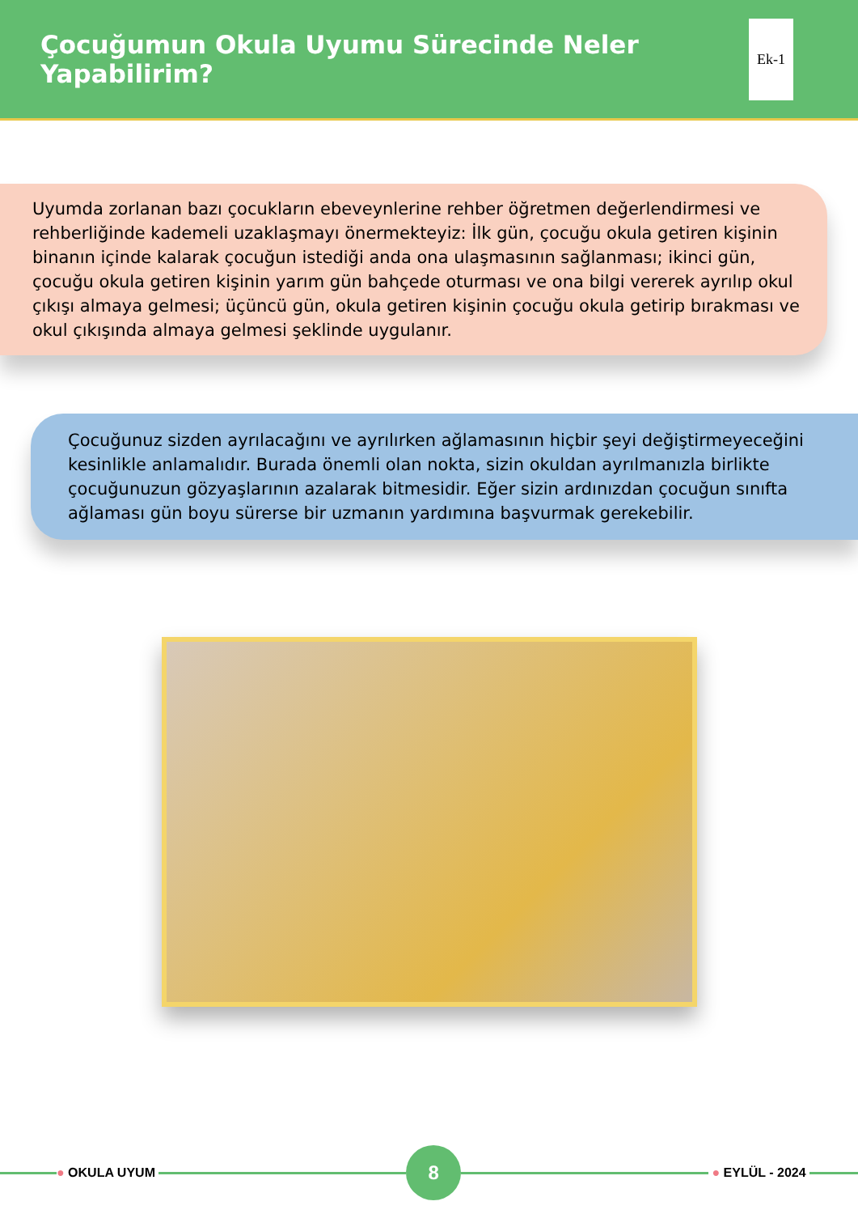Çocuğumun Okula Uyumu Sürecinde Neler Yapabilirim?
Ek-1
Uyumda zorlanan bazı çocukların ebeveynlerine rehber öğretmen değerlendirmesi ve rehberliğinde kademeli uzaklaşmayı önermekteyiz: İlk gün, çocuğu okula getiren kişinin binanın içinde kalarak çocuğun istediği anda ona ulaşmasının sağlanması; ikinci gün, çocuğu okula getiren kişinin yarım gün bahçede oturması ve ona bilgi vererek ayrılıp okul çıkışı almaya gelmesi; üçüncü gün, okula getiren kişinin çocuğu okula getirip bırakması ve okul çıkışında almaya gelmesi şeklinde uygulanır.
Çocuğunuz sizden ayrılacağını ve ayrılırken ağlamasının hiçbir şeyi değiştirmeyeceğini kesinlikle anlamalıdır. Burada önemli olan nokta, sizin okuldan ayrılmanızla birlikte çocuğunuzun gözyaşlarının azalarak bitmesidir. Eğer sizin ardınızdan çocuğun sınıfta ağlaması gün boyu sürerse bir uzmanın yardımına başvurmak gerekebilir.
● OKULA UYUM
8
● EYLÜL - 2024